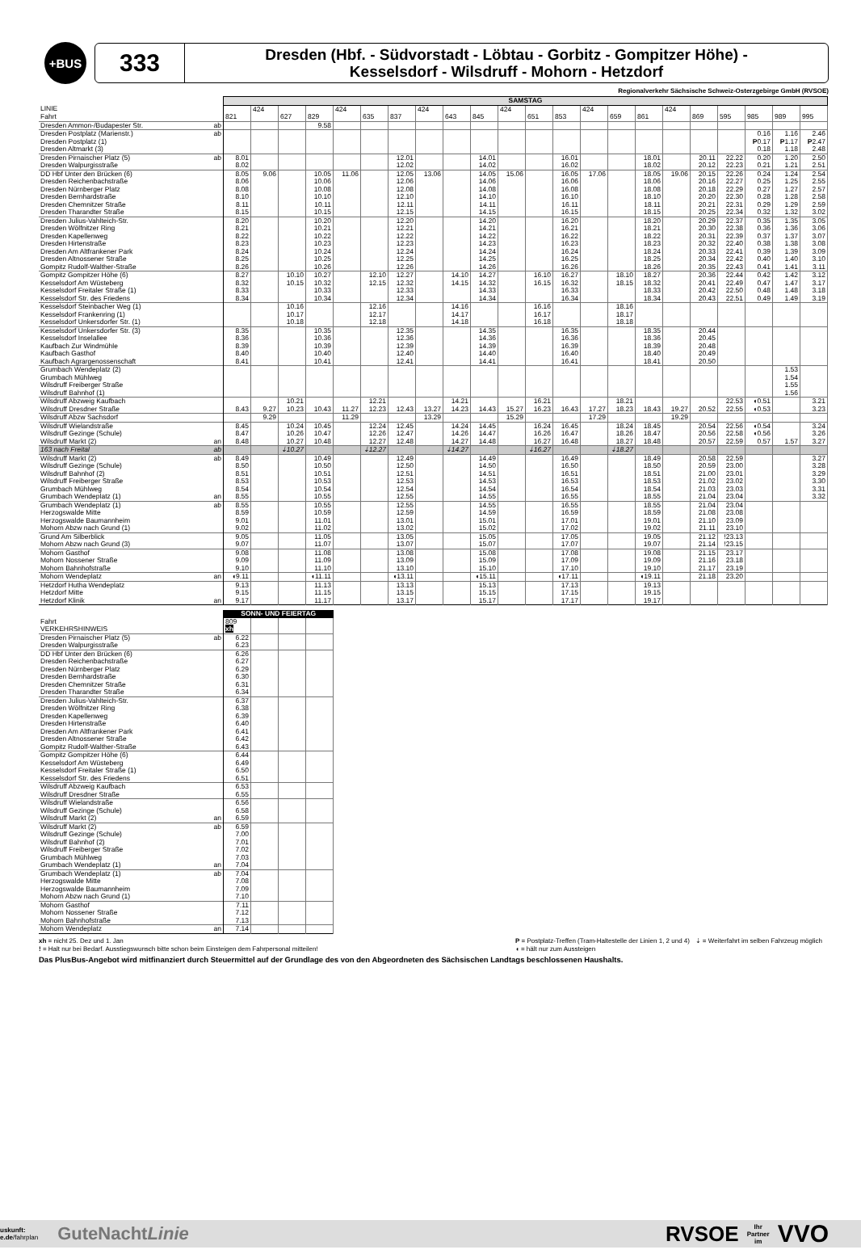+BUS
333
Dresden (Hbf. - Südvorstadt - Löbtau - Gorbitz - Gompitzer Höhe) -
Kesselsdorf - Wilsdruff - Mohorn - Hetzdorf
Regionalverkehr Sächsische Schweiz-Osterzgebirge GmbH (RVSOE)
| | | SAMSTAG | | | | | | | | | | | | | | | | | | | | | |
| LINIE | | | 424 | | | 424 | | | 424 | | | 424 | | | 424 | | | 424 | | | | | |
| Fahrt | | 821 | | 627 | 829 | | 635 | 837 | | 643 | 845 | | 651 | 853 | | 659 | 861 | | 869 | 595 | 985 | 989 | 995 |
| Dresden Ammon-/Budapester Str. | ab | | | | 9.58 | | | | | | | | | | | | | | | | | | |
| Dresden Postplatz (Marienstr.) | ab | | | | | | | | | | | | | | | | | | | | 0.16 | 1.16 | 2.46 |
| Dresden Postplatz (1) | | | | | | | | | | | | | | | | | | | | | P 0.17 | P 1.17 | P 2.47 |
| Dresden Altmarkt (3) | | | | | | | | | | | | | | | | | | | | | 0.18 | 1.18 | 2.48 |
| Dresden Pirnaischer Platz (5) | ab | 8.01 | | | | | | 12.01 | | | 14.01 | | | 16.01 | | | 18.01 | | 20.11 | 22.22 | 0.20 | 1.20 | 2.50 |
| Dresden Walpurgisstraße | | 8.02 | | | | | | 12.02 | | | 14.02 | | | 16.02 | | | 18.02 | | 20.12 | 22.23 | 0.21 | 1.21 | 2.51 |
| DD Hbf Unter den Brücken (6) | | 8.05 | 9.06 | | 10.05 | 11.06 | | 12.05 | 13.06 | | 14.05 | 15.06 | | 16.05 | 17.06 | | 18.05 | 19.06 | 20.15 | 22.26 | 0.24 | 1.24 | 2.54 |
| Dresden Reichenbachstraße | | 8.06 | | | 10.06 | | | 12.06 | | | 14.06 | | | 16.06 | | | 18.06 | | 20.16 | 22.27 | 0.25 | 1.25 | 2.55 |
| Dresden Nürnberger Platz | | 8.08 | | | 10.08 | | | 12.08 | | | 14.08 | | | 16.08 | | | 18.08 | | 20.18 | 22.29 | 0.27 | 1.27 | 2.57 |
| Dresden Bernhardstraße | | 8.10 | | | 10.10 | | | 12.10 | | | 14.10 | | | 16.10 | | | 18.10 | | 20.20 | 22.30 | 0.28 | 1.28 | 2.58 |
| Dresden Chemnitzer Straße | | 8.11 | | | 10.11 | | | 12.11 | | | 14.11 | | | 16.11 | | | 18.11 | | 20.21 | 22.31 | 0.29 | 1.29 | 2.59 |
| Dresden Tharandter Straße | | 8.15 | | | 10.15 | | | 12.15 | | | 14.15 | | | 16.15 | | | 18.15 | | 20.25 | 22.34 | 0.32 | 1.32 | 3.02 |
| Dresden Julius-Vahlteich-Str. | | 8.20 | | | 10.20 | | | 12.20 | | | 14.20 | | | 16.20 | | | 18.20 | | 20.29 | 22.37 | 0.35 | 1.35 | 3.05 |
| Dresden Wölfnitzer Ring | | 8.21 | | | 10.21 | | | 12.21 | | | 14.21 | | | 16.21 | | | 18.21 | | 20.30 | 22.38 | 0.36 | 1.36 | 3.06 |
| Dresden Kapellenweg | | 8.22 | | | 10.22 | | | 12.22 | | | 14.22 | | | 16.22 | | | 18.22 | | 20.31 | 22.39 | 0.37 | 1.37 | 3.07 |
| Dresden Hirtenstraße | | 8.23 | | | 10.23 | | | 12.23 | | | 14.23 | | | 16.23 | | | 18.23 | | 20.32 | 22.40 | 0.38 | 1.38 | 3.08 |
| Dresden Am Altfrankener Park | | 8.24 | | | 10.24 | | | 12.24 | | | 14.24 | | | 16.24 | | | 18.24 | | 20.33 | 22.41 | 0.39 | 1.39 | 3.09 |
| Dresden Altnossener Straße | | 8.25 | | | 10.25 | | | 12.25 | | | 14.25 | | | 16.25 | | | 18.25 | | 20.34 | 22.42 | 0.40 | 1.40 | 3.10 |
| Gompitz Rudolf-Walther-Straße | | 8.26 | | | 10.26 | | | 12.26 | | | 14.26 | | | 16.26 | | | 18.26 | | 20.35 | 22.43 | 0.41 | 1.41 | 3.11 |
| Gompitz Gompitzer Höhe (6) | | 8.27 | | 10.10 | 10.27 | | 12.10 | 12.27 | | 14.10 | 14.27 | | 16.10 | 16.27 | | 18.10 | 18.27 | | 20.36 | 22.44 | 0.42 | 1.42 | 3.12 |
| Kesselsdorf Am Wüsteberg | | 8.32 | | 10.15 | 10.32 | | 12.15 | 12.32 | | 14.15 | 14.32 | | 16.15 | 16.32 | | 18.15 | 18.32 | | 20.41 | 22.49 | 0.47 | 1.47 | 3.17 |
| Kesselsdorf Freitaler Straße (1) | | 8.33 | | | 10.33 | | | 12.33 | | | 14.33 | | | 16.33 | | | 18.33 | | 20.42 | 22.50 | 0.48 | 1.48 | 3.18 |
| Kesselsdorf Str. des Friedens | | 8.34 | | | 10.34 | | | 12.34 | | | 14.34 | | | 16.34 | | | 18.34 | | 20.43 | 22.51 | 0.49 | 1.49 | 3.19 |
| Kesselsdorf Steinbacher Weg (1) | | | | 10.16 | | | 12.16 | | | 14.16 | | | 16.16 | | | 18.16 | | | | | | | |
| Kesselsdorf Frankenring (1) | | | | 10.17 | | | 12.17 | | | 14.17 | | | 16.17 | | | 18.17 | | | | | | | |
| Kesselsdorf Unkersdorfer Str. (1) | | | | 10.18 | | | 12.18 | | | 14.18 | | | 16.18 | | | 18.18 | | | | | | | |
| Kesselsdorf Unkersdorfer Str. (3) | | 8.35 | | | 10.35 | | | 12.35 | | | 14.35 | | | 16.35 | | | 18.35 | | 20.44 | | | | |
| Kesselsdorf Inselallee | | 8.36 | | | 10.36 | | | 12.36 | | | 14.36 | | | 16.36 | | | 18.36 | | 20.45 | | | | |
| Kaufbach Zur Windmühle | | 8.39 | | | 10.39 | | | 12.39 | | | 14.39 | | | 16.39 | | | 18.39 | | 20.48 | | | | |
| Kaufbach Gasthof | | 8.40 | | | 10.40 | | | 12.40 | | | 14.40 | | | 16.40 | | | 18.40 | | 20.49 | | | | |
| Kaufbach Agrargenossenschaft | | 8.41 | | | 10.41 | | | 12.41 | | | 14.41 | | | 16.41 | | | 18.41 | | 20.50 | | | | |
| Grumbach Wendeplatz (2) | | | | | | | | | | | | | | | | | | | | | | 1.53 | |
| Grumbach Mühlweg | | | | | | | | | | | | | | | | | | | | | | 1.54 | |
| Wilsdruff Freiberger Straße | | | | | | | | | | | | | | | | | | | | | | 1.55 | |
| Wilsdruff Bahnhof (1) | | | | | | | | | | | | | | | | | | | | | | 1.56 | |
| Wilsdruff Abzweig Kaufbach | | | | 10.21 | | | 12.21 | | | 14.21 | | | 16.21 | | | 18.21 | | | | 22.53 | ◖0.51 | | 3.21 |
| Wilsdruff Dresdner Straße | | 8.43 | 9.27 | 10.23 | 10.43 | 11.27 | 12.23 | 12.43 | 13.27 | 14.23 | 14.43 | 15.27 | 16.23 | 16.43 | 17.27 | 18.23 | 18.43 | 19.27 | 20.52 | 22.55 | ◖0.53 | | 3.23 |
| Wilsdruff Abzw Sachsdorf | | | 9.29 | | | 11.29 | | | 13.29 | | | 15.29 | | | 17.29 | | | 19.29 | | | | | |
| Wilsdruff Wielandstraße | | 8.45 | | 10.24 | 10.45 | | 12.24 | 12.45 | | 14.24 | 14.45 | | 16.24 | 16.45 | | 18.24 | 18.45 | | 20.54 | 22.56 | ◖0.54 | | 3.24 |
| Wilsdruff Gezinge (Schule) | | 8.47 | | 10.26 | 10.47 | | 12.26 | 12.47 | | 14.26 | 14.47 | | 16.26 | 16.47 | | 18.26 | 18.47 | | 20.56 | 22.58 | ◖0.56 | | 3.26 |
| Wilsdruff Markt (2) | an | 8.48 | | 10.27 | 10.48 | | 12.27 | 12.48 | | 14.27 | 14.48 | | 16.27 | 16.48 | | 18.27 | 18.48 | | 20.57 | 22.59 | 0.57 | 1.57 | 3.27 |
| 163 nach Freital | ab | | | ⇣10.27 | | | ⇣12.27 | | | ⇣14.27 | | | ⇣16.27 | | | ⇣18.27 | | | | | | | |
| Wilsdruff Markt (2) | ab | 8.49 | | | 10.49 | | | 12.49 | | | 14.49 | | | 16.49 | | | 18.49 | | 20.58 | 22.59 | | | 3.27 |
| Wilsdruff Gezinge (Schule) | | 8.50 | | | 10.50 | | | 12.50 | | | 14.50 | | | 16.50 | | | 18.50 | | 20.59 | 23.00 | | | 3.28 |
| Wilsdruff Bahnhof (2) | | 8.51 | | | 10.51 | | | 12.51 | | | 14.51 | | | 16.51 | | | 18.51 | | 21.00 | 23.01 | | | 3.29 |
| Wilsdruff Freiberger Straße | | 8.53 | | | 10.53 | | | 12.53 | | | 14.53 | | | 16.53 | | | 18.53 | | 21.02 | 23.02 | | | 3.30 |
| Grumbach Mühlweg | | 8.54 | | | 10.54 | | | 12.54 | | | 14.54 | | | 16.54 | | | 18.54 | | 21.03 | 23.03 | | | 3.31 |
| Grumbach Wendeplatz (1) | an | 8.55 | | | 10.55 | | | 12.55 | | | 14.55 | | | 16.55 | | | 18.55 | | 21.04 | 23.04 | | | 3.32 |
| Grumbach Wendeplatz (1) | ab | 8.55 | | | 10.55 | | | 12.55 | | | 14.55 | | | 16.55 | | | 18.55 | | 21.04 | 23.04 | | | |
| Herzogswalde Mitte | | 8.59 | | | 10.59 | | | 12.59 | | | 14.59 | | | 16.59 | | | 18.59 | | 21.08 | 23.08 | | | |
| Herzogswalde Baumannheim | | 9.01 | | | 11.01 | | | 13.01 | | | 15.01 | | | 17.01 | | | 19.01 | | 21.10 | 23.09 | | | |
| Mohorn Abzw nach Grund (1) | | 9.02 | | | 11.02 | | | 13.02 | | | 15.02 | | | 17.02 | | | 19.02 | | 21.11 | 23.10 | | | |
| Grund Am Silberblick | | 9.05 | | | 11.05 | | | 13.05 | | | 15.05 | | | 17.05 | | | 19.05 | | 21.12 | !23.13 | | | |
| Mohorn Abzw nach Grund (3) | | 9.07 | | | 11.07 | | | 13.07 | | | 15.07 | | | 17.07 | | | 19.07 | | 21.14 | !23.15 | | | |
| Mohorn Gasthof | | 9.08 | | | 11.08 | | | 13.08 | | | 15.08 | | | 17.08 | | | 19.08 | | 21.15 | 23.17 | | | |
| Mohorn Nossener Straße | | 9.09 | | | 11.09 | | | 13.09 | | | 15.09 | | | 17.09 | | | 19.09 | | 21.16 | 23.18 | | | |
| Mohorn Bahnhofstraße | | 9.10 | | | 11.10 | | | 13.10 | | | 15.10 | | | 17.10 | | | 19.10 | | 21.17 | 23.19 | | | |
| Mohorn Wendeplatz | an | ◖9.11 | | | ◖11.11 | | | ◖13.11 | | | ◖15.11 | | | ◖17.11 | | | ◖19.11 | | 21.18 | 23.20 | | | |
| Hetzdorf Hutha Wendeplatz | | 9.13 | | | 11.13 | | | 13.13 | | | 15.13 | | | 17.13 | | | 19.13 | | | | | | |
| Hetzdorf Mitte | | 9.15 | | | 11.15 | | | 13.15 | | | 15.15 | | | 17.15 | | | 19.15 | | | | | | |
| Hetzdorf Klinik | an | 9.17 | | | 11.17 | | | 13.17 | | | 15.17 | | | 17.17 | | | 19.17 | | | | | | |
| | | SONN- UND FEIERTAG | | | |
| Fahrt | | 809 | | | |
| VERKEHRSHINWEIS | | xh | | | |
| Dresden Pirnaischer Platz (5) | ab | 6.22 | | | |
| Dresden Walpurgisstraße | | 6.23 | | | |
| DD Hbf Unter den Brücken (6) | | 6.26 | | | |
| Dresden Reichenbachstraße | | 6.27 | | | |
| Dresden Nürnberger Platz | | 6.29 | | | |
| Dresden Bernhardstraße | | 6.30 | | | |
| Dresden Chemnitzer Straße | | 6.31 | | | |
| Dresden Tharandter Straße | | 6.34 | | | |
| Dresden Julius-Vahlteich-Str. | | 6.37 | | | |
| Dresden Wölfnitzer Ring | | 6.38 | | | |
| Dresden Kapellenweg | | 6.39 | | | |
| Dresden Hirtenstraße | | 6.40 | | | |
| Dresden Am Altfrankener Park | | 6.41 | | | |
| Dresden Altnossener Straße | | 6.42 | | | |
| Gompitz Rudolf-Walther-Straße | | 6.43 | | | |
| Gompitz Gompitzer Höhe (6) | | 6.44 | | | |
| Kesselsdorf Am Wüsteberg | | 6.49 | | | |
| Kesselsdorf Freitaler Straße (1) | | 6.50 | | | |
| Kesselsdorf Str. des Friedens | | 6.51 | | | |
| Wilsdruff Abzweig Kaufbach | | 6.53 | | | |
| Wilsdruff Dresdner Straße | | 6.55 | | | |
| Wilsdruff Wielandstraße | | 6.56 | | | |
| Wilsdruff Gezinge (Schule) | | 6.58 | | | |
| Wilsdruff Markt (2) | an | 6.59 | | | |
| Wilsdruff Markt (2) | ab | 6.59 | | | |
| Wilsdruff Gezinge (Schule) | | 7.00 | | | |
| Wilsdruff Bahnhof (2) | | 7.01 | | | |
| Wilsdruff Freiberger Straße | | 7.02 | | | |
| Grumbach Mühlweg | | 7.03 | | | |
| Grumbach Wendeplatz (1) | an | 7.04 | | | |
| Grumbach Wendeplatz (1) | ab | 7.04 | | | |
| Herzogswalde Mitte | | 7.08 | | | |
| Herzogswalde Baumannheim | | 7.09 | | | |
| Mohorn Abzw nach Grund (1) | | 7.10 | | | |
| Mohorn Gasthof | | 7.11 | | | |
| Mohorn Nossener Straße | | 7.12 | | | |
| Mohorn Bahnhofstraße | | 7.13 | | | |
| Mohorn Wendeplatz | an | 7.14 | | | |
xh = nicht 25. Dez und 1. Jan
! = Halt nur bei Bedarf. Ausstiegswunsch bitte schon beim Einsteigen dem Fahrpersonal mitteilen!
P = Postplatz-Treffen (Tram-Haltestelle der Linien 1, 2 und 4) ⇣ = Weiterfahrt im selben Fahrzeug möglich
◖ = hält nur zum Aussteigen
Das PlusBus-Angebot wird mitfinanziert durch Steuermittel auf der Grundlage des von den Abgeordneten des Sächsischen Landtags beschlossenen Haushalts.
uskunft:
e.de/fahrplan
GuteNachtLinie
RVSOE Ihr
Partner
im VVO